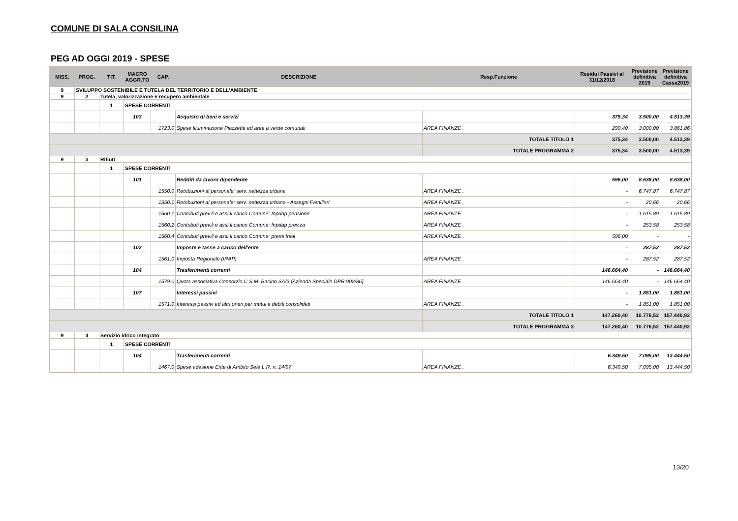COMUNE DI SALA CONSILINA
PEG AD OGGI 2019 - SPESE
| MISS. | PROG. | TIT. | MACRO AGGR.TO | CAP. | DESCRIZIONE | Resp.Funzione | Residui Passivi al 31/12/2018 | Previsione definitiva 2019 | Previsione definitiva Cassa2019 |
| --- | --- | --- | --- | --- | --- | --- | --- | --- | --- |
| 9 | SVILUPPO SOSTENIBILE E TUTELA DEL TERRITORIO E DELL'AMBIENTE | | | | | | | | |
| 9 | 2 | Tutela, valorizzazione e recupero ambientale | | | | | | | |
| | | 1 | SPESE CORRENTI | | | | | | |
| | | | 103 | | Acquisto di beni e servizi | | 375,34 | 3.500,00 | 4.513,39 |
| | | | | 1723.0 | Spese Illuminazione Piazzette ed aree a verde comunali | AREA FINANZE . | 290,40 | 3.000,00 | 3.861,86 |
| | | | | | | TOTALE TITOLO 1 | 375,34 | 3.500,00 | 4.513,39 |
| | | | | | | TOTALE PROGRAMMA 2 | 375,34 | 3.500,00 | 4.513,39 |
| 9 | 3 | Rifiuti | | | | | | | |
| | | 1 | SPESE CORRENTI | | | | | | |
| | | | 101 | | Redditi da lavoro dipendente | | 596,00 | 8.638,00 | 8.638,00 |
| | | | | 1550.0 | Retribuzioni al personale: serv. nettezza urbana | AREA FINANZE . | - | 6.747,87 | 6.747,87 |
| | | | | 1550.1 | Retribuzioni al personale: serv. nettezza urbana - Assegni Familiari | AREA FINANZE . | - | 20,66 | 20,66 |
| | | | | 1560.1 | Contributi prev.li e assi.li carico Comune: Inpdap pensione | AREA FINANZE . | - | 1.615,89 | 1.615,89 |
| | | | | 1560.2 | Contributi prev.li e assi.li carico Comune: Inpdap prev.za | AREA FINANZE . | - | 253,58 | 253,58 |
| | | | | 1560.4 | Contributi prev.li e assi.li carico Comune: premi Inail | AREA FINANZE . | 596,00 | - | - |
| | | | 102 | | Imposte e tasse a carico dell'ente | | - | 287,52 | 287,52 |
| | | | | 1561.0 | Imposta Regionale (IRAP) | AREA FINANZE . | - | 287,52 | 287,52 |
| | | | 104 | | Trasferimenti correnti | | 146.664,40 | - | 146.664,40 |
| | | | | 1579.0 | Quota associativa Consorzio C.S.M. Bacino SA/3 [Azienda Speciale DPR 902/86] | AREA FINANZE . | 146.664,40 | - | 146.664,40 |
| | | | 107 | | Interessi passivi | | - | 1.851,00 | 1.851,00 |
| | | | | 1571.0 | Interessi passivi ed altri oneri per mutui e debiti consolidati | AREA FINANZE . | - | 1.851,00 | 1.851,00 |
| | | | | | | TOTALE TITOLO 1 | 147.260,40 | 10.776,52 | 157.440,92 |
| | | | | | | TOTALE PROGRAMMA 3 | 147.260,40 | 10.776,52 | 157.440,92 |
| 9 | 4 | Servizio idrico integrato | | | | | | | |
| | | 1 | SPESE CORRENTI | | | | | | |
| | | | 104 | | Trasferimenti correnti | | 6.349,50 | 7.095,00 | 13.444,50 |
| | | | | 1467.0 | Spese adesione Ente di Ambito Sele L.R. n. 14/97 | AREA FINANZE . | 6.349,50 | 7.095,00 | 13.444,50 |
13/20